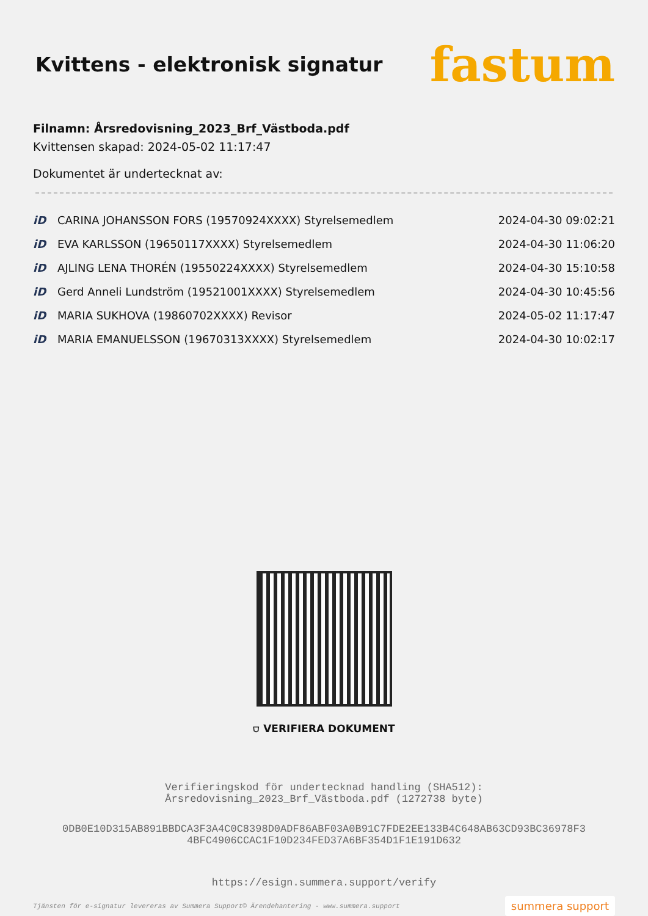Kvittens - elektronisk signatur
fastum
Filnamn: Årsredovisning_2023_Brf_Västboda.pdf
Kvittensen skapad: 2024-05-02 11:17:47
Dokumentet är undertecknat av:
| iD | CARINA JOHANSSON FORS (19570924XXXX) Styrelsemedlem | 2024-04-30 09:02:21 |
| iD | EVA KARLSSON (19650117XXXX) Styrelsemedlem | 2024-04-30 11:06:20 |
| iD | AJLING LENA THORÉN (19550224XXXX) Styrelsemedlem | 2024-04-30 15:10:58 |
| iD | Gerd Anneli Lundström (19521001XXXX) Styrelsemedlem | 2024-04-30 10:45:56 |
| iD | MARIA SUKHOVA (19860702XXXX) Revisor | 2024-05-02 11:17:47 |
| iD | MARIA EMANUELSSON (19670313XXXX) Styrelsemedlem | 2024-04-30 10:02:17 |
⛉ VERIFIERA DOKUMENT
Verifieringskod för undertecknad handling (SHA512):
Årsredovisning_2023_Brf_Västboda.pdf (1272738 byte)
0DB0E10D315AB891BBDCA3F3A4C0C8398D0ADF86ABF03A0B91C7FDE2EE133B4C648AB63CD93BC36978F3
4BFC4906CCAC1F10D234FED37A6BF354D1F1E191D632
https://esign.summera.support/verify
Tjänsten för e-signatur levereras av Summera Support© Ärendehantering - www.summera.support summera support